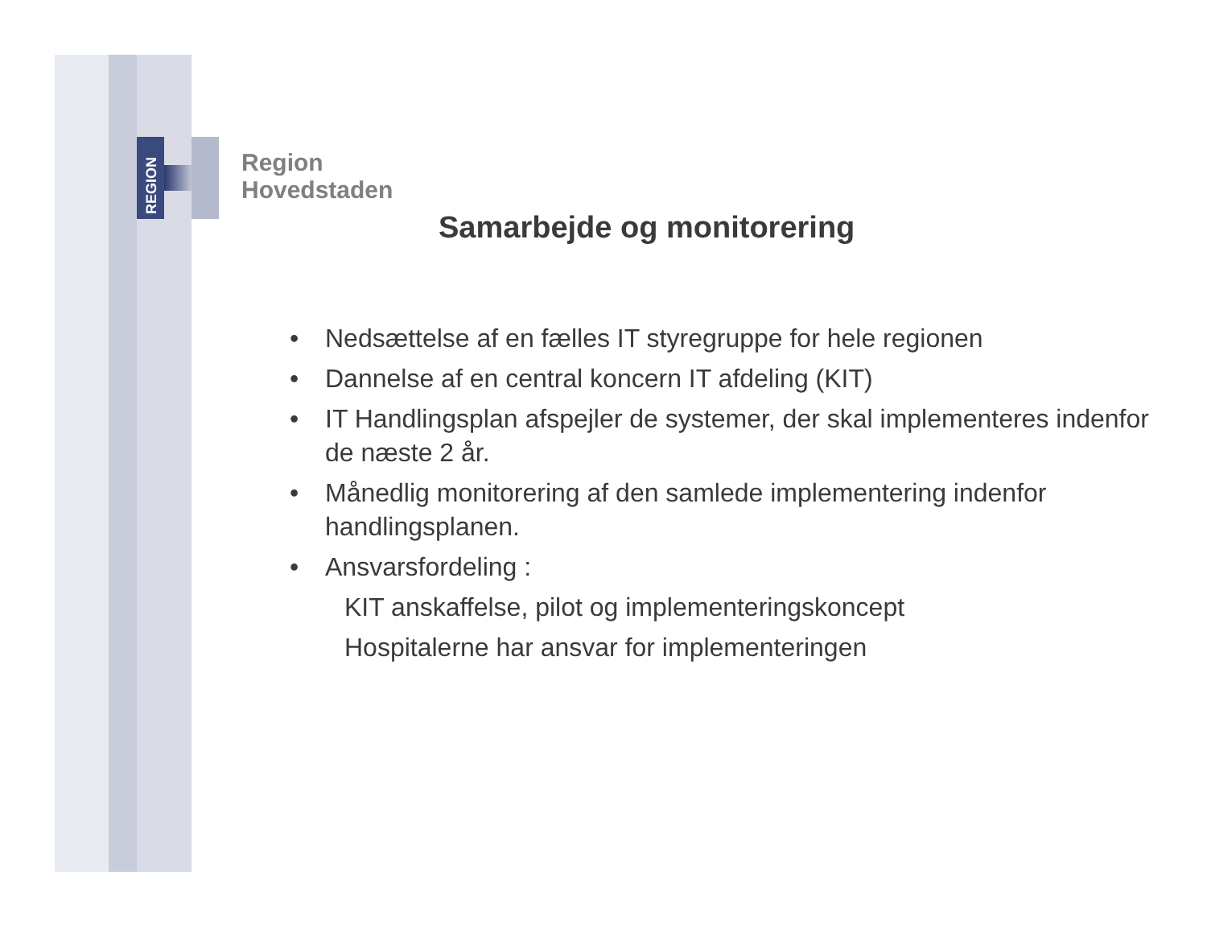REGION
Region
Hovedstaden
Samarbejde og monitorering
• Nedsættelse af en fælles IT styregruppe for hele regionen
• Dannelse af en central koncern IT afdeling (KIT)
• IT Handlingsplan afspejler de systemer, der skal implementeres indenfor de næste 2 år.
• Månedlig monitorering af den samlede implementering indenfor handlingsplanen.
• Ansvarsfordeling :
KIT anskaffelse, pilot og implementeringskoncept
Hospitalerne har ansvar for implementeringen